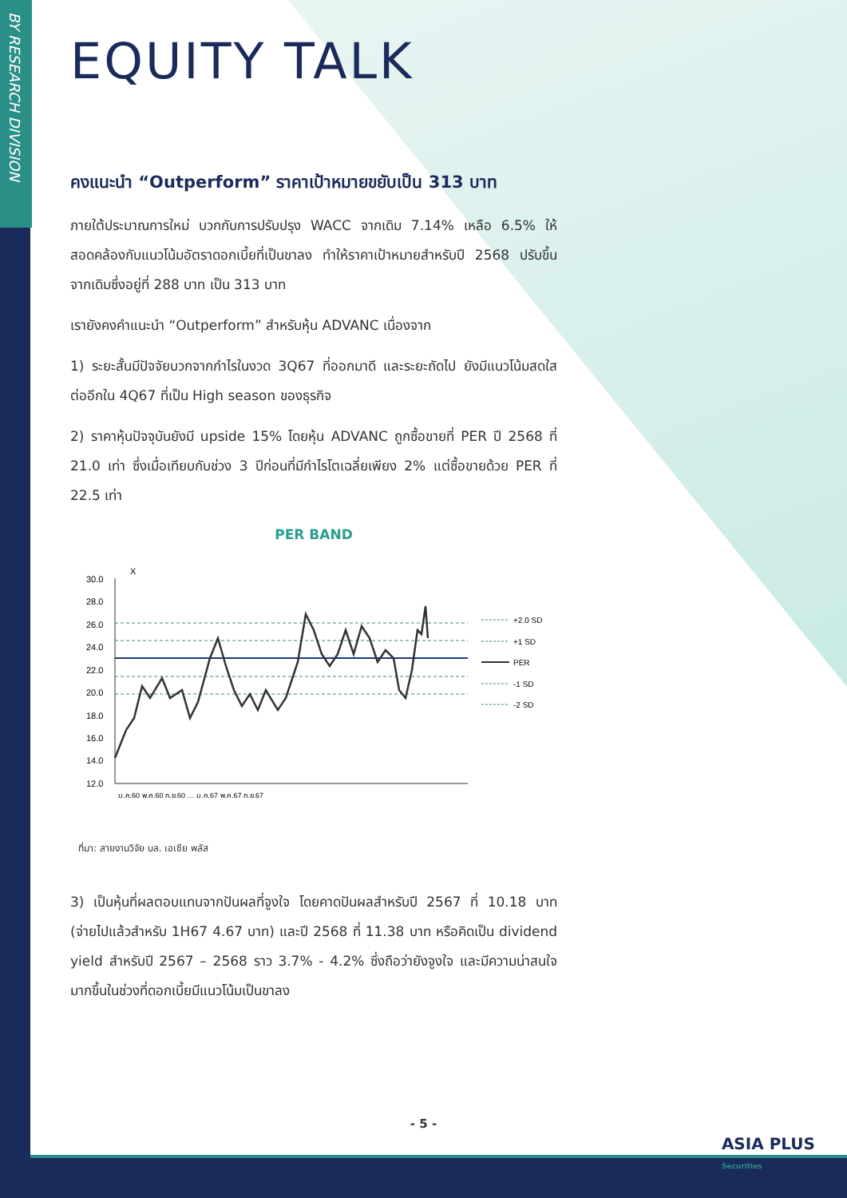BY RESEARCH DIVISION
EQUITY TALK
คงแนะนำ “Outperform” ราคาเป้าหมายขยับเป็น 313 บาท
ภายใต้ประมาณการใหม่ บวกกับการปรับปรุง WACC จากเดิม 7.14% เหลือ 6.5% ให้สอดคล้องกับแนวโน้มอัตราดอกเบี้ยที่เป็นขาลง ทำให้ราคาเป้าหมายสำหรับปี 2568 ปรับขึ้นจากเดิมซึ่งอยู่ที่ 288 บาท เป็น 313 บาท
เรายังคงคำแนะนำ “Outperform” สำหรับหุ้น ADVANC เนื่องจาก
1) ระยะสั้นมีปัจจัยบวกจากกำไรในงวด 3Q67 ที่ออกมาดี และระยะถัดไป ยังมีแนวโน้มสดใสต่ออีกใน 4Q67 ที่เป็น High season ของธุรกิจ
2) ราคาหุ้นปัจจุบันยังมี upside 15% โดยหุ้น ADVANC ถูกซื้อขายที่ PER ปี 2568 ที่ 21.0 เท่า ซึ่งเมื่อเทียบกับช่วง 3 ปีก่อนที่มีกำไรโตเฉลี่ยเพียง 2% แต่ซื้อขายด้วย PER ที่ 22.5 เท่า
PER BAND
X
30.0
28.0
26.0
24.0
22.0
20.0
18.0
16.0
14.0
12.0
+2.0 SD
+1 SD
PER
-1 SD
-2 SD
ม.ค.60 พ.ค.60 ก.ย.60 … ม.ค.67 พ.ค.67 ก.ย.67
ที่มา: สายงานวิจัย บล. เอเซีย พลัส
3) เป็นหุ้นที่ผลตอบแทนจากปันผลที่จูงใจ โดยคาดปันผลสำหรับปี 2567 ที่ 10.18 บาท (จ่ายไปแล้วสำหรับ 1H67 4.67 บาท) และปี 2568 ที่ 11.38 บาท หรือคิดเป็น dividend yield สำหรับปี 2567 – 2568 ราว 3.7% - 4.2% ซึ่งถือว่ายังจูงใจ และมีความน่าสนใจมากขึ้นในช่วงที่ดอกเบี้ยมีแนวโน้มเป็นขาลง
- 5 -
ASIA PLUS
Securities